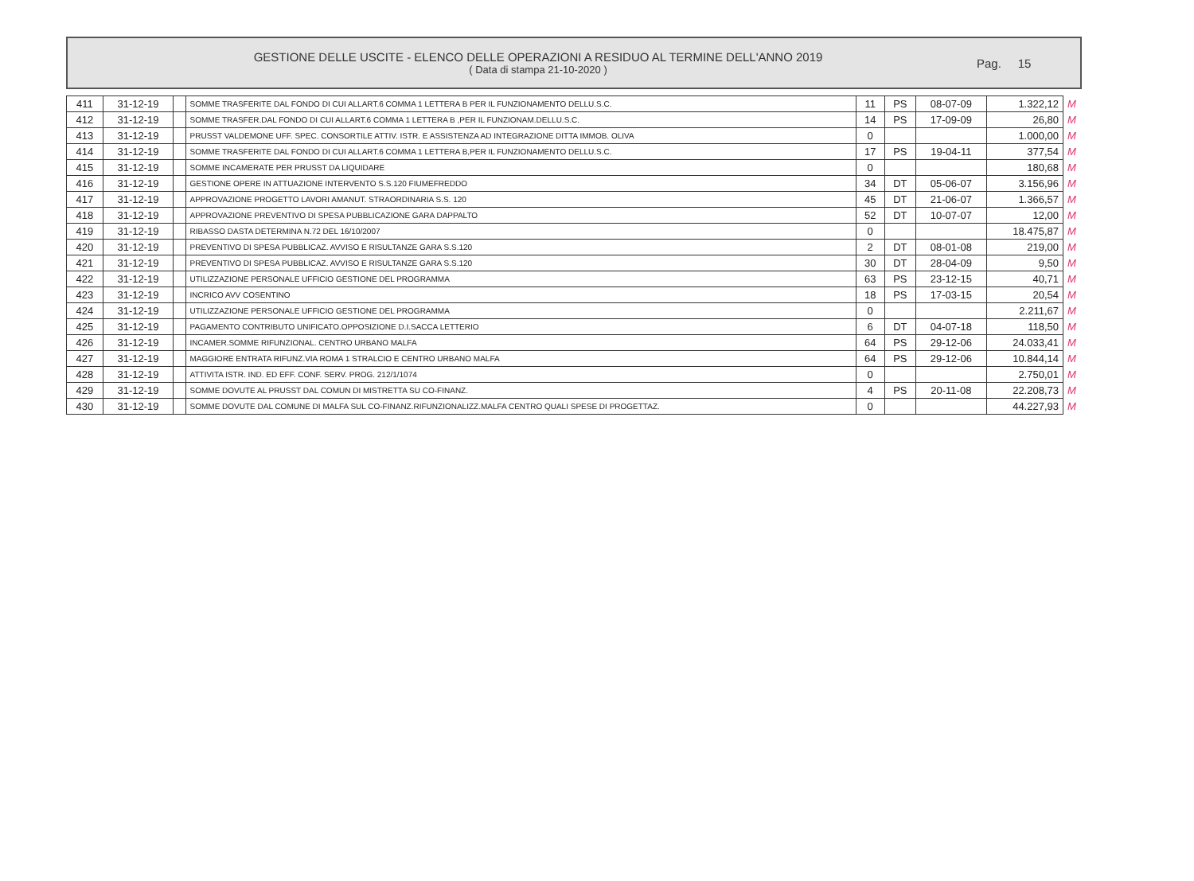GESTIONE DELLE USCITE - ELENCO DELLE OPERAZIONI A RESIDUO AL TERMINE DELL'ANNO 2019
( Data di stampa 21-10-2020 )
Pag. 15
| 411 | 31-12-19 | | SOMME TRASFERITE DAL FONDO DI CUI ALLART.6 COMMA 1 LETTERA B PER IL FUNZIONAMENTO DELLU.S.C. | 11 | PS | 08-07-09 | 1.322,12 | M |
| 412 | 31-12-19 | | SOMME TRASFER.DAL FONDO DI CUI ALLART.6 COMMA 1 LETTERA B ,PER IL FUNZIONAM.DELLU.S.C. | 14 | PS | 17-09-09 | 26,80 | M |
| 413 | 31-12-19 | | PRUSST VALDEMONE UFF. SPEC. CONSORTILE ATTIV. ISTR. E ASSISTENZA AD INTEGRAZIONE DITTA IMMOB. OLIVA | 0 | | | 1.000,00 | M |
| 414 | 31-12-19 | | SOMME TRASFERITE DAL FONDO DI CUI ALLART.6 COMMA 1 LETTERA B,PER IL FUNZIONAMENTO DELLU.S.C. | 17 | PS | 19-04-11 | 377,54 | M |
| 415 | 31-12-19 | | SOMME INCAMERATE PER PRUSST DA LIQUIDARE | 0 | | | 180,68 | M |
| 416 | 31-12-19 | | GESTIONE OPERE IN ATTUAZIONE INTERVENTO S.S.120 FIUMEFREDDO | 34 | DT | 05-06-07 | 3.156,96 | M |
| 417 | 31-12-19 | | APPROVAZIONE PROGETTO LAVORI AMANUT. STRAORDINARIA S.S. 120 | 45 | DT | 21-06-07 | 1.366,57 | M |
| 418 | 31-12-19 | | APPROVAZIONE PREVENTIVO DI SPESA PUBBLICAZIONE GARA DAPPALTO | 52 | DT | 10-07-07 | 12,00 | M |
| 419 | 31-12-19 | | RIBASSO DASTA DETERMINA N.72 DEL 16/10/2007 | 0 | | | 18.475,87 | M |
| 420 | 31-12-19 | | PREVENTIVO DI SPESA PUBBLICAZ. AVVISO E RISULTANZE GARA S.S.120 | 2 | DT | 08-01-08 | 219,00 | M |
| 421 | 31-12-19 | | PREVENTIVO DI SPESA PUBBLICAZ. AVVISO E RISULTANZE GARA S.S.120 | 30 | DT | 28-04-09 | 9,50 | M |
| 422 | 31-12-19 | | UTILIZZAZIONE PERSONALE UFFICIO GESTIONE DEL PROGRAMMA | 63 | PS | 23-12-15 | 40,71 | M |
| 423 | 31-12-19 | | INCRICO AVV COSENTINO | 18 | PS | 17-03-15 | 20,54 | M |
| 424 | 31-12-19 | | UTILIZZAZIONE PERSONALE UFFICIO GESTIONE DEL PROGRAMMA | 0 | | | 2.211,67 | M |
| 425 | 31-12-19 | | PAGAMENTO CONTRIBUTO UNIFICATO.OPPOSIZIONE D.I.SACCA LETTERIO | 6 | DT | 04-07-18 | 118,50 | M |
| 426 | 31-12-19 | | INCAMER.SOMME RIFUNZIONAL. CENTRO URBANO MALFA | 64 | PS | 29-12-06 | 24.033,41 | M |
| 427 | 31-12-19 | | MAGGIORE ENTRATA RIFUNZ.VIA ROMA 1 STRALCIO E CENTRO URBANO MALFA | 64 | PS | 29-12-06 | 10.844,14 | M |
| 428 | 31-12-19 | | ATTIVITA ISTR. IND. ED EFF. CONF. SERV. PROG. 212/1/1074 | 0 | | | 2.750,01 | M |
| 429 | 31-12-19 | | SOMME DOVUTE AL PRUSST DAL COMUN DI MISTRETTA SU CO-FINANZ. | 4 | PS | 20-11-08 | 22.208,73 | M |
| 430 | 31-12-19 | | SOMME DOVUTE DAL COMUNE DI MALFA SUL CO-FINANZ.RIFUNZIONALIZZ.MALFA CENTRO QUALI SPESE DI PROGETTAZ. | 0 | | | 44.227,93 | M |